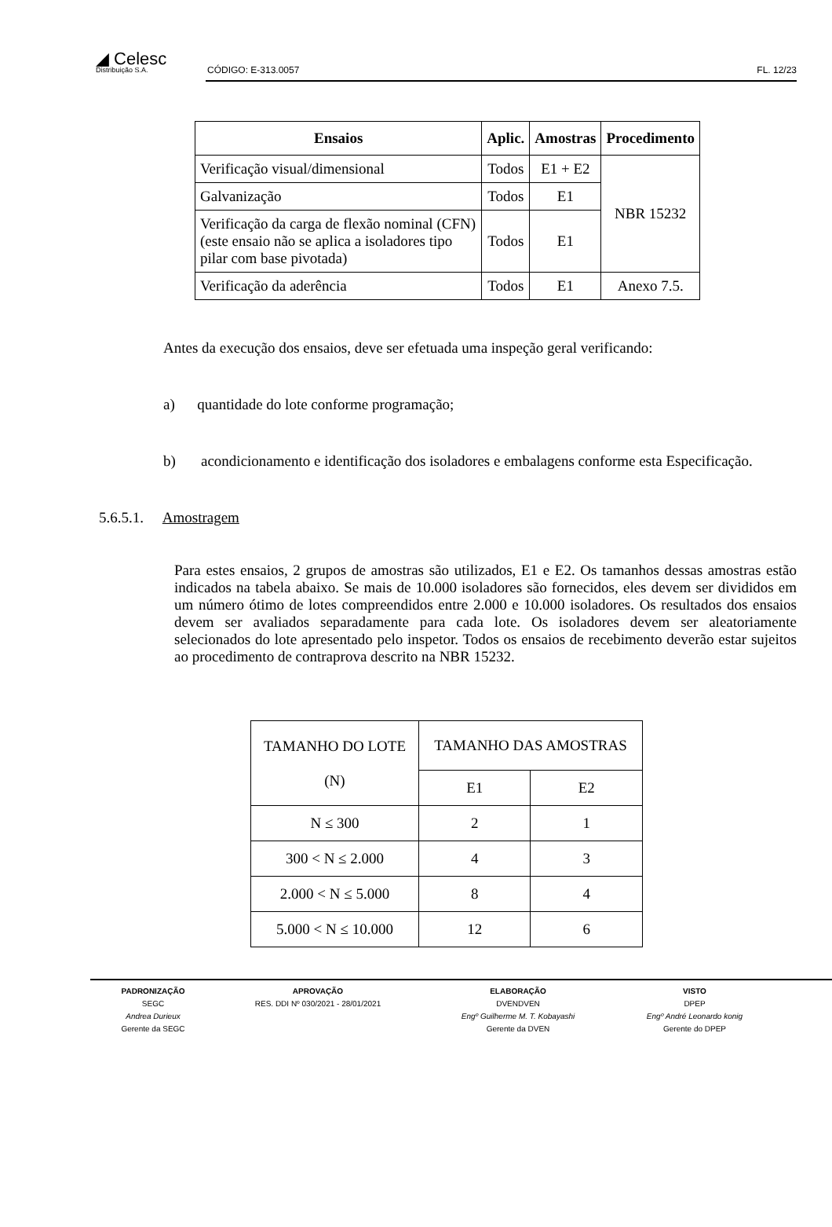◢ Celesc
Distribuição S.A.
CÓDIGO: E-313.0057 FL. 12/23
| Ensaios | Aplic. | Amostras | Procedimento |
| --- | --- | --- | --- |
| Verificação visual/dimensional | Todos | E1 + E2 | NBR 15232 |
| Galvanização | Todos | E1 | |
| Verificação da carga de flexão nominal (CFN) (este ensaio não se aplica a isoladores tipo pilar com base pivotada) | Todos | E1 | |
| Verificação da aderência | Todos | E1 | Anexo 7.5. |
Antes da execução dos ensaios, deve ser efetuada uma inspeção geral verificando:
a) quantidade do lote conforme programação;
b) acondicionamento e identificação dos isoladores e embalagens conforme esta Especificação.
5.6.5.1. Amostragem
Para estes ensaios, 2 grupos de amostras são utilizados, E1 e E2. Os tamanhos dessas amostras estão indicados na tabela abaixo. Se mais de 10.000 isoladores são fornecidos, eles devem ser divididos em um número ótimo de lotes compreendidos entre 2.000 e 10.000 isoladores. Os resultados dos ensaios devem ser avaliados separadamente para cada lote. Os isoladores devem ser aleatoriamente selecionados do lote apresentado pelo inspetor. Todos os ensaios de recebimento deverão estar sujeitos ao procedimento de contraprova descrito na NBR 15232.
| TAMANHO DO LOTE (N) | TAMANHO DAS AMOSTRAS | |
| | E1 | E2 |
| N ≤ 300 | 2 | 1 |
| 300 < N ≤ 2.000 | 4 | 3 |
| 2.000 < N ≤ 5.000 | 8 | 4 |
| 5.000 < N ≤ 10.000 | 12 | 6 |
PADRONIZAÇÃO
SEGC
Andrea Durieux
Gerente da SEGC
APROVAÇÃO
RES. DDI Nº 030/2021 - 28/01/2021
ELABORAÇÃO
DVENDVEN
Engº Guilherme M. T. Kobayashi
Gerente da DVEN
VISTO
DPEP
Engº André Leonardo konig
Gerente do DPEP